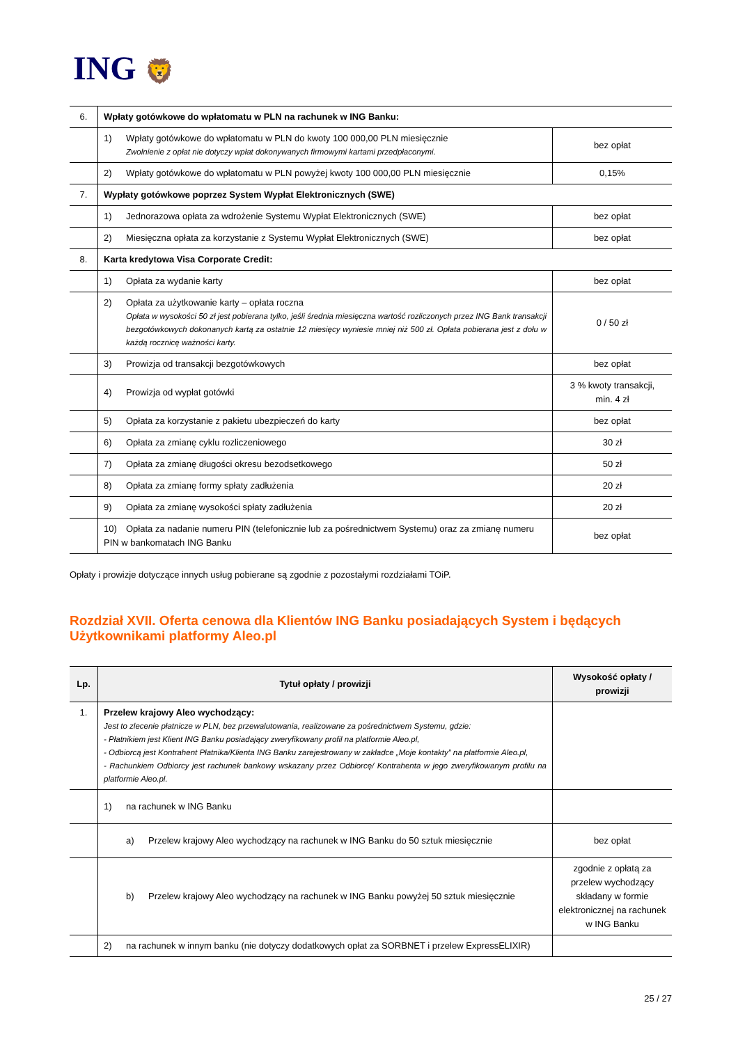ING 🦁
| 6. | Wpłaty gotówkowe do wpłatomatu w PLN na rachunek w ING Banku: | |
| | 1) Wpłaty gotówkowe do wpłatomatu w PLN do kwoty 100 000,00 PLN miesięcznie Zwolnienie z opłat nie dotyczy wpłat dokonywanych firmowymi kartami przedpłaconymi. | bez opłat |
| | 2) Wpłaty gotówkowe do wpłatomatu w PLN powyżej kwoty 100 000,00 PLN miesięcznie | 0,15% |
| 7. | Wypłaty gotówkowe poprzez System Wypłat Elektronicznych (SWE) | |
| | 1) Jednorazowa opłata za wdrożenie Systemu Wypłat Elektronicznych (SWE) | bez opłat |
| | 2) Miesięczna opłata za korzystanie z Systemu Wypłat Elektronicznych (SWE) | bez opłat |
| 8. | Karta kredytowa Visa Corporate Credit: | |
| | 1) Opłata za wydanie karty | bez opłat |
| | 2) Opłata za użytkowanie karty – opłata roczna Opłata w wysokości 50 zł jest pobierana tylko, jeśli średnia miesięczna wartość rozliczonych przez ING Bank transakcji bezgotówkowych dokonanych kartą za ostatnie 12 miesięcy wyniesie mniej niż 500 zł. Opłata pobierana jest z dołu w każdą rocznicę ważności karty. | 0 / 50 zł |
| | 3) Prowizja od transakcji bezgotówkowych | bez opłat |
| | 4) Prowizja od wypłat gotówki | 3 % kwoty transakcji, min. 4 zł |
| | 5) Opłata za korzystanie z pakietu ubezpieczeń do karty | bez opłat |
| | 6) Opłata za zmianę cyklu rozliczeniowego | 30 zł |
| | 7) Opłata za zmianę długości okresu bezodsetkowego | 50 zł |
| | 8) Opłata za zmianę formy spłaty zadłużenia | 20 zł |
| | 9) Opłata za zmianę wysokości spłaty zadłużenia | 20 zł |
| | 10) Opłata za nadanie numeru PIN (telefonicznie lub za pośrednictwem Systemu) oraz za zmianę numeru PIN w bankomatach ING Banku | bez opłat |
Opłaty i prowizje dotyczące innych usług pobierane są zgodnie z pozostałymi rozdziałami TOiP.
Rozdział XVII. Oferta cenowa dla Klientów ING Banku posiadających System i będących Użytkownikami platformy Aleo.pl
| Lp. | Tytuł opłaty / prowizji | Wysokość opłaty / prowizji |
| --- | --- | --- |
| 1. | Przelew krajowy Aleo wychodzący: Jest to zlecenie płatnicze w PLN, bez przewalutowania, realizowane za pośrednictwem Systemu, gdzie: - Płatnikiem jest Klient ING Banku posiadający zweryfikowany profil na platformie Aleo.pl, - Odbiorcą jest Kontrahent Płatnika/Klienta ING Banku zarejestrowany w zakładce „Moje kontakty” na platformie Aleo.pl, - Rachunkiem Odbiorcy jest rachunek bankowy wskazany przez Odbiorcę/ Kontrahenta w jego zweryfikowanym profilu na platformie Aleo.pl. | |
| | 1) na rachunek w ING Banku | |
| | a) Przelew krajowy Aleo wychodzący na rachunek w ING Banku do 50 sztuk miesięcznie | bez opłat |
| | b) Przelew krajowy Aleo wychodzący na rachunek w ING Banku powyżej 50 sztuk miesięcznie | zgodnie z opłatą za przelew wychodzący składany w formie elektronicznej na rachunek w ING Banku |
| | 2) na rachunek w innym banku (nie dotyczy dodatkowych opłat za SORBNET i przelew ExpressELIXIR) | |
25 / 27